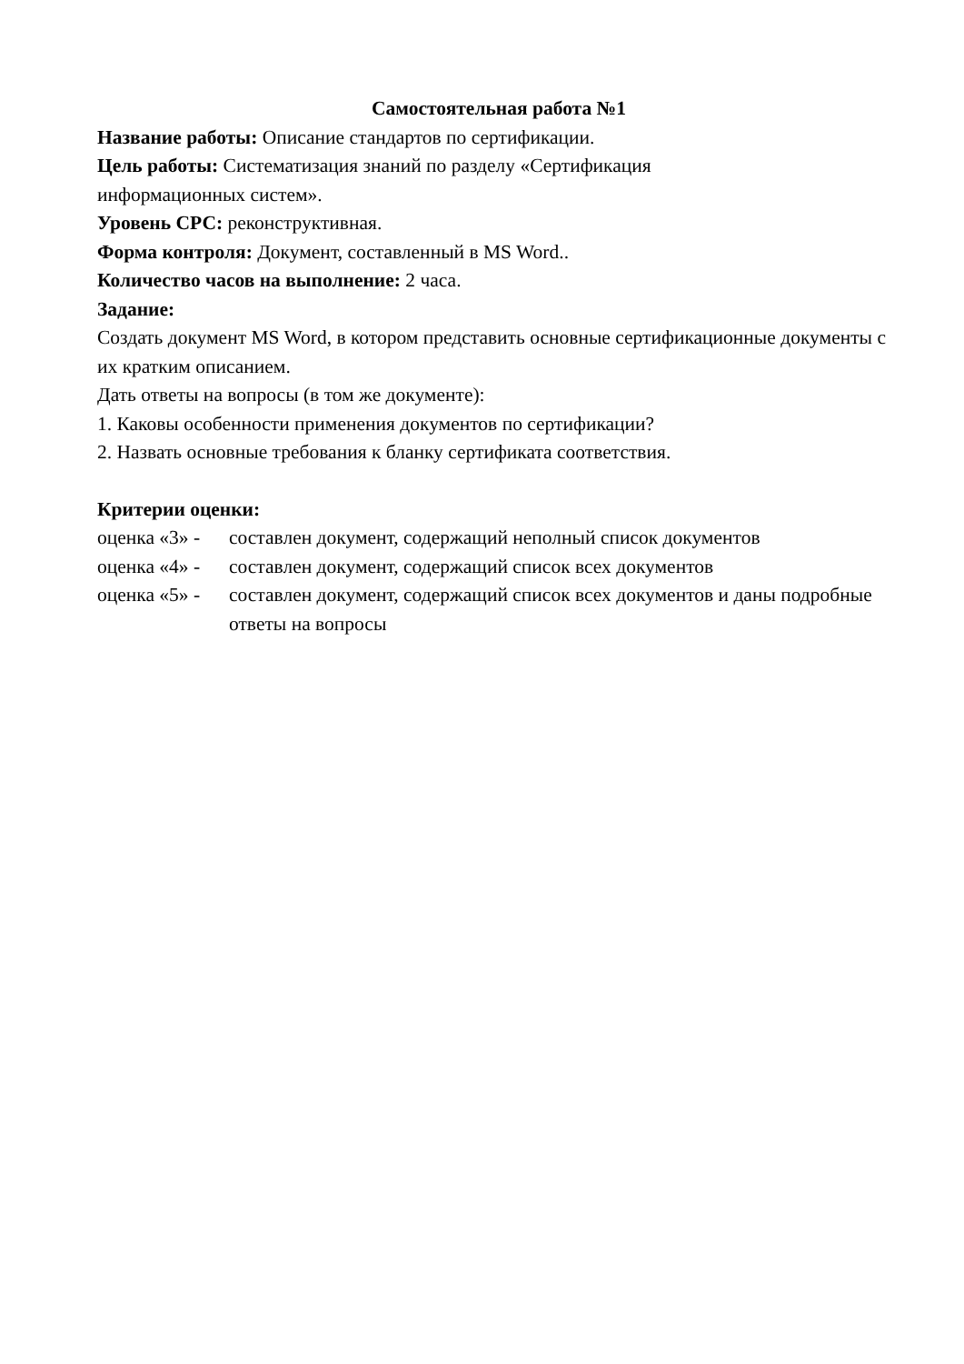Самостоятельная работа №1
Название работы: Описание стандартов по сертификации.
Цель работы: Систематизация знаний по разделу «Сертификация
информационных систем».
Уровень СРС: реконструктивная.
Форма контроля: Документ, составленный в MS Word..
Количество часов на выполнение: 2 часа.
Задание:
Создать документ MS Word, в котором представить основные сертификационные документы с их кратким описанием.
Дать ответы на вопросы (в том же документе):
1. Каковы особенности применения документов по сертификации?
2. Назвать основные требования к бланку сертификата соответствия.
Критерии оценки:
оценка «3» - составлен документ, содержащий неполный список документов
оценка «4» - составлен документ, содержащий список всех документов
оценка «5» - составлен документ, содержащий список всех документов и даны подробные ответы на вопросы